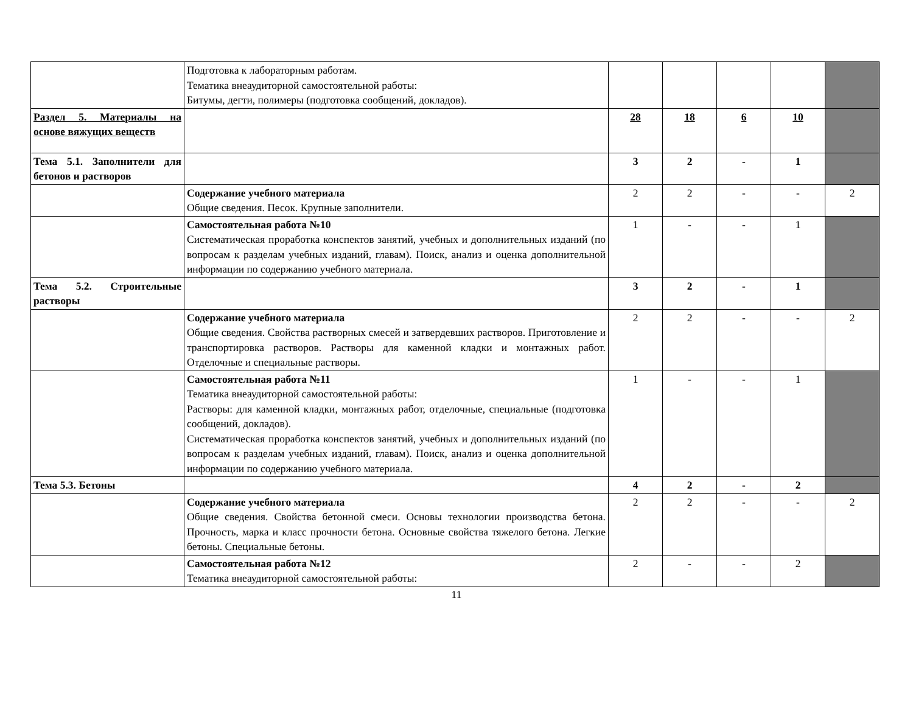| | Подготовка к лабораторным работам. Тематика внеаудиторной самостоятельной работы: Битумы, дегти, полимеры (подготовка сообщений, докладов). | | | | | |
| Раздел 5. Материалы на основе вяжущих веществ | | 28 | 18 | 6 | 10 | |
| Тема 5.1. Заполнители для бетонов и растворов | | 3 | 2 | - | 1 | |
| | Содержание учебного материала Общие сведения. Песок. Крупные заполнители. | 2 | 2 | - | - | 2 |
| | Самостоятельная работа №10 Систематическая проработка конспектов занятий, учебных и дополнительных изданий (по вопросам к разделам учебных изданий, главам). Поиск, анализ и оценка дополнительной информации по содержанию учебного материала. | 1 | - | - | 1 | |
| Тема 5.2. Строительные растворы | | 3 | 2 | - | 1 | |
| | Содержание учебного материала Общие сведения. Свойства растворных смесей и затвердевших растворов. Приготовление и транспортировка растворов. Растворы для каменной кладки и монтажных работ. Отделочные и специальные растворы. | 2 | 2 | - | - | 2 |
| | Самостоятельная работа №11 Тематика внеаудиторной самостоятельной работы: Растворы: для каменной кладки, монтажных работ, отделочные, специальные (подготовка сообщений, докладов). Систематическая проработка конспектов занятий, учебных и дополнительных изданий (по вопросам к разделам учебных изданий, главам). Поиск, анализ и оценка дополнительной информации по содержанию учебного материала. | 1 | - | - | 1 | |
| Тема 5.3. Бетоны | | 4 | 2 | - | 2 | |
| | Содержание учебного материала Общие сведения. Свойства бетонной смеси. Основы технологии производства бетона. Прочность, марка и класс прочности бетона. Основные свойства тяжелого бетона. Легкие бетоны. Специальные бетоны. | 2 | 2 | - | - | 2 |
| | Самостоятельная работа №12 Тематика внеаудиторной самостоятельной работы: | 2 | - | - | 2 | |
11